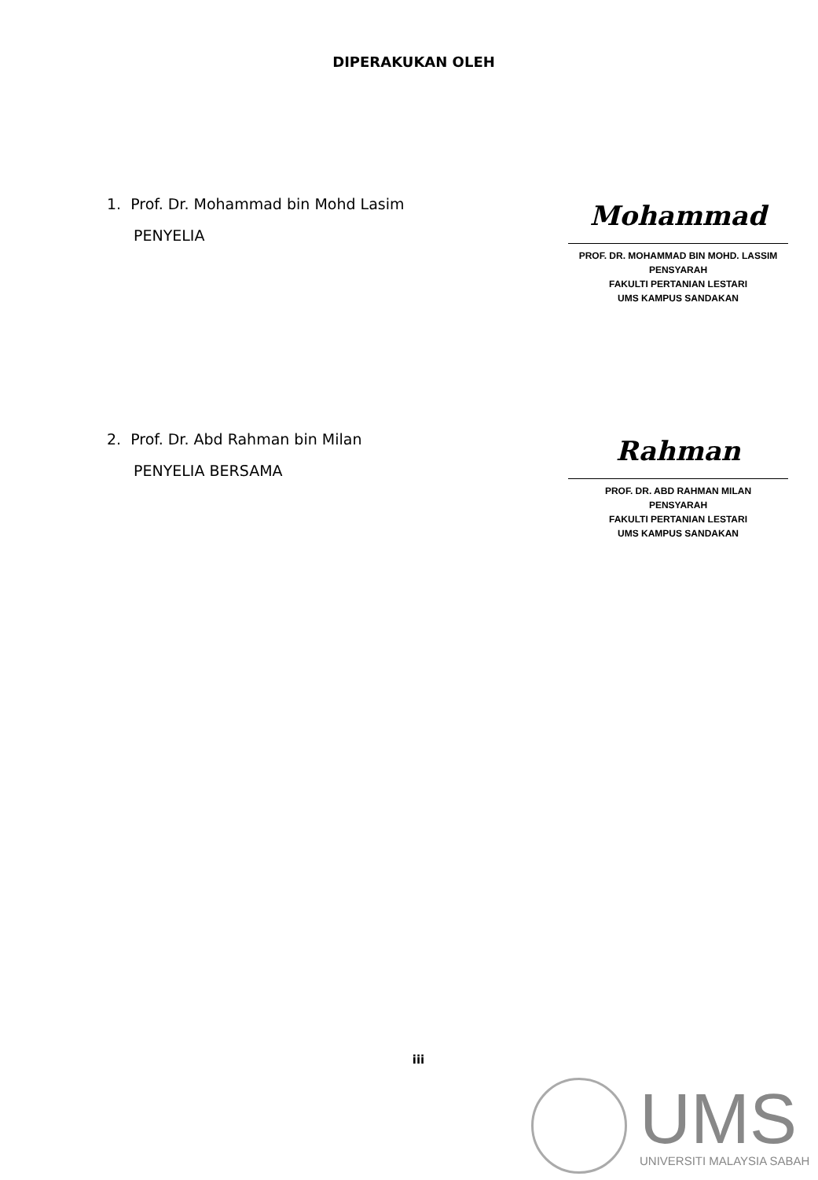DIPERAKUKAN OLEH
1. Prof. Dr. Mohammad bin Mohd Lasim
PENYELIA
Mohammad
PROF. DR. MOHAMMAD BIN MOHD. LASSIM
PENSYARAH
FAKULTI PERTANIAN LESTARI
UMS KAMPUS SANDAKAN
2. Prof. Dr. Abd Rahman bin Milan
PENYELIA BERSAMA
Rahman
PROF. DR. ABD RAHMAN MILAN
PENSYARAH
FAKULTI PERTANIAN LESTARI
UMS KAMPUS SANDAKAN
iii
UMS
UNIVERSITI MALAYSIA SABAH